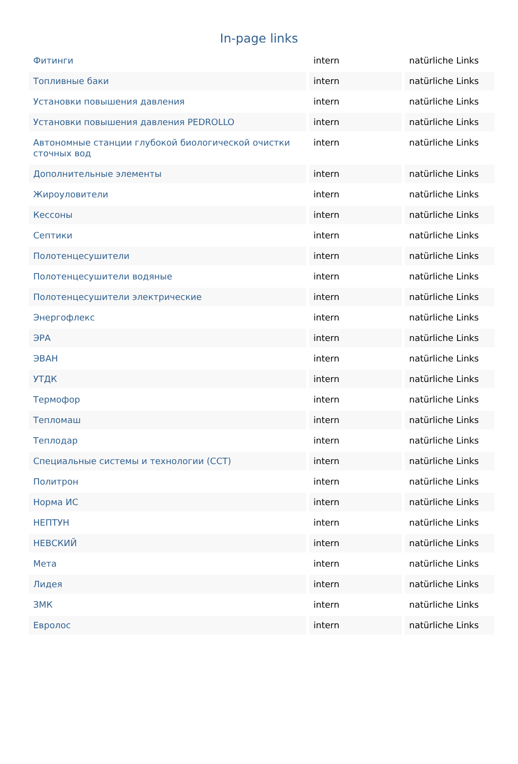In-page links
| Фитинги | intern | natürliche Links |
| Топливные баки | intern | natürliche Links |
| Установки повышения давления | intern | natürliche Links |
| Установки повышения давления PEDROLLO | intern | natürliche Links |
| Автономные станции глубокой биологической очистки сточных вод | intern | natürliche Links |
| Дополнительные элементы | intern | natürliche Links |
| Жироуловители | intern | natürliche Links |
| Кессоны | intern | natürliche Links |
| Септики | intern | natürliche Links |
| Полотенцесушители | intern | natürliche Links |
| Полотенцесушители водяные | intern | natürliche Links |
| Полотенцесушители электрические | intern | natürliche Links |
| Энергофлекс | intern | natürliche Links |
| ЭРА | intern | natürliche Links |
| ЭВАН | intern | natürliche Links |
| УТДК | intern | natürliche Links |
| Термофор | intern | natürliche Links |
| Тепломаш | intern | natürliche Links |
| Теплодар | intern | natürliche Links |
| Специальные системы и технологии (ССТ) | intern | natürliche Links |
| Политрон | intern | natürliche Links |
| Норма ИС | intern | natürliche Links |
| НЕПТУН | intern | natürliche Links |
| НЕВСКИЙ | intern | natürliche Links |
| Мета | intern | natürliche Links |
| Лидея | intern | natürliche Links |
| ЗМК | intern | natürliche Links |
| Евролос | intern | natürliche Links |